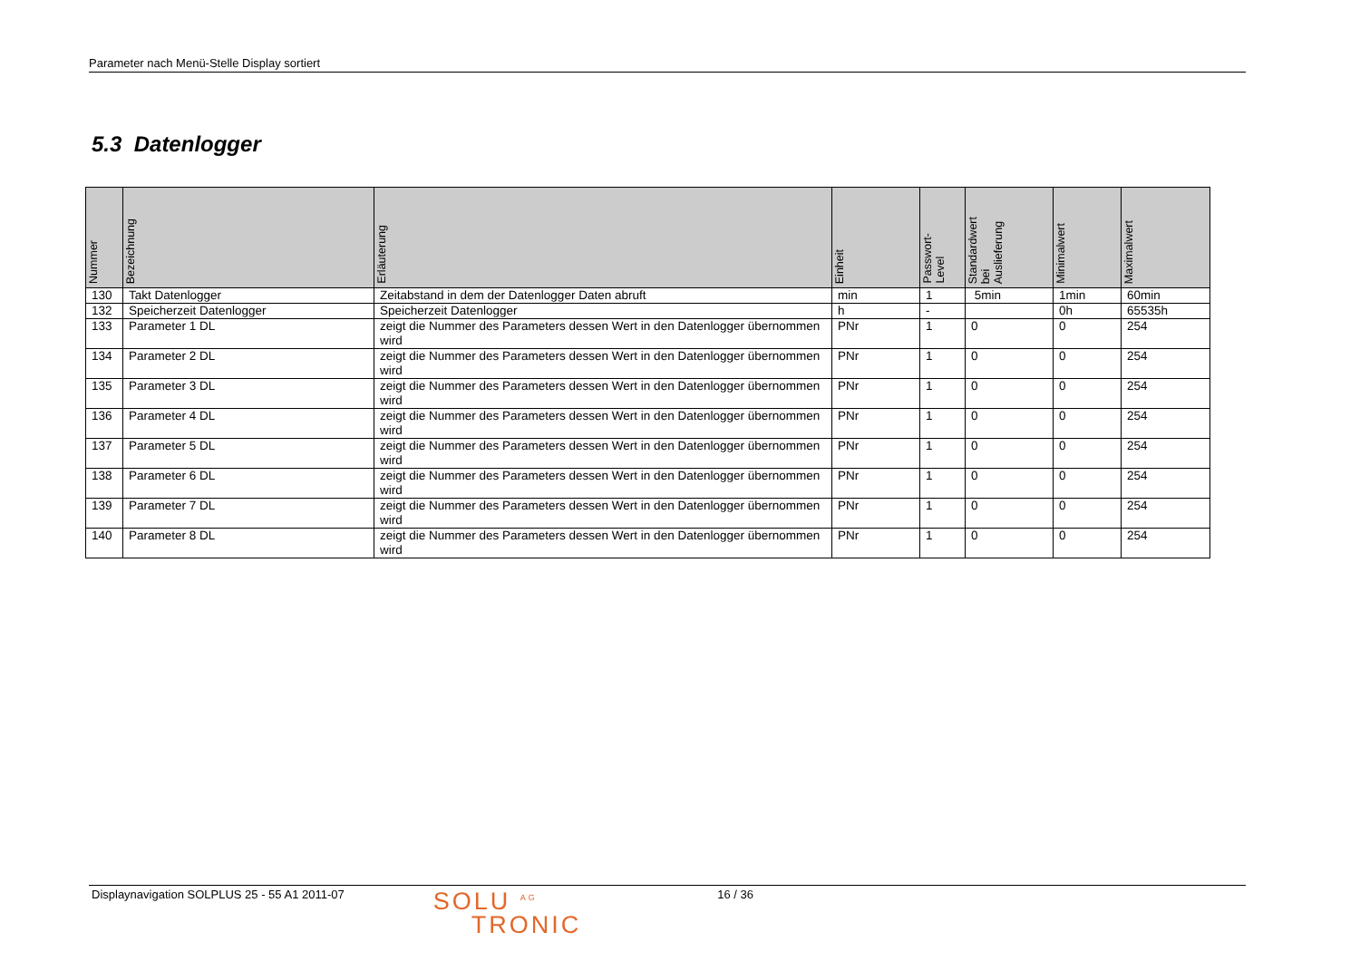Parameter nach Menü-Stelle Display sortiert
5.3 Datenlogger
| Nummer | Bezeichnung | Erläuterung | Einheit | Passwort- Level | Standardwert bei Auslieferung | Minimalwert | Maximalwert |
| --- | --- | --- | --- | --- | --- | --- | --- |
| 130 | Takt Datenlogger | Zeitabstand in dem der Datenlogger Daten abruft | min | 1 | 5min | 1min | 60min |
| 132 | Speicherzeit Datenlogger | Speicherzeit Datenlogger | h | - | | 0h | 65535h |
| 133 | Parameter 1 DL | zeigt die Nummer des Parameters dessen Wert in den Datenlogger übernommen wird | PNr | 1 | 0 | 0 | 254 |
| 134 | Parameter 2 DL | zeigt die Nummer des Parameters dessen Wert in den Datenlogger übernommen wird | PNr | 1 | 0 | 0 | 254 |
| 135 | Parameter 3 DL | zeigt die Nummer des Parameters dessen Wert in den Datenlogger übernommen wird | PNr | 1 | 0 | 0 | 254 |
| 136 | Parameter 4 DL | zeigt die Nummer des Parameters dessen Wert in den Datenlogger übernommen wird | PNr | 1 | 0 | 0 | 254 |
| 137 | Parameter 5 DL | zeigt die Nummer des Parameters dessen Wert in den Datenlogger übernommen wird | PNr | 1 | 0 | 0 | 254 |
| 138 | Parameter 6 DL | zeigt die Nummer des Parameters dessen Wert in den Datenlogger übernommen wird | PNr | 1 | 0 | 0 | 254 |
| 139 | Parameter 7 DL | zeigt die Nummer des Parameters dessen Wert in den Datenlogger übernommen wird | PNr | 1 | 0 | 0 | 254 |
| 140 | Parameter 8 DL | zeigt die Nummer des Parameters dessen Wert in den Datenlogger übernommen wird | PNr | 1 | 0 | 0 | 254 |
Displaynavigation SOLPLUS 25 - 55 A1 2011-07
SOLU <sup>AG</sup>
TRONIC
16 / 36